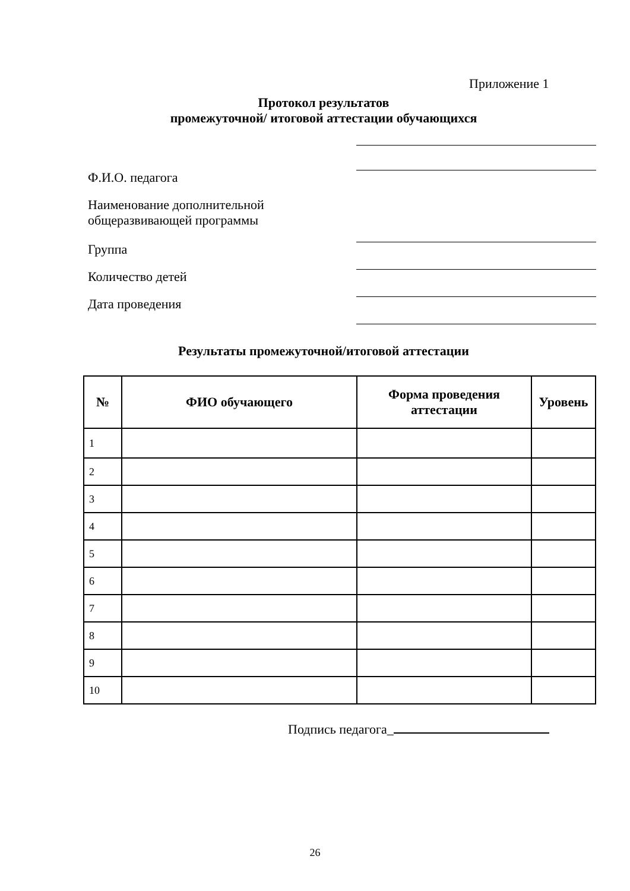Приложение 1
Протокол результатов
промежуточной/ итоговой аттестации обучающихся
Ф.И.О. педагога
Наименование дополнительной
общеразвивающей программы
Группа
Количество детей
Дата проведения
Результаты промежуточной/итоговой аттестации
| № | ФИО обучающего | Форма проведения аттестации | Уровень |
| --- | --- | --- | --- |
| 1 | | | |
| 2 | | | |
| 3 | | | |
| 4 | | | |
| 5 | | | |
| 6 | | | |
| 7 | | | |
| 8 | | | |
| 9 | | | |
| 10 | | | |
Подпись педагога_
26